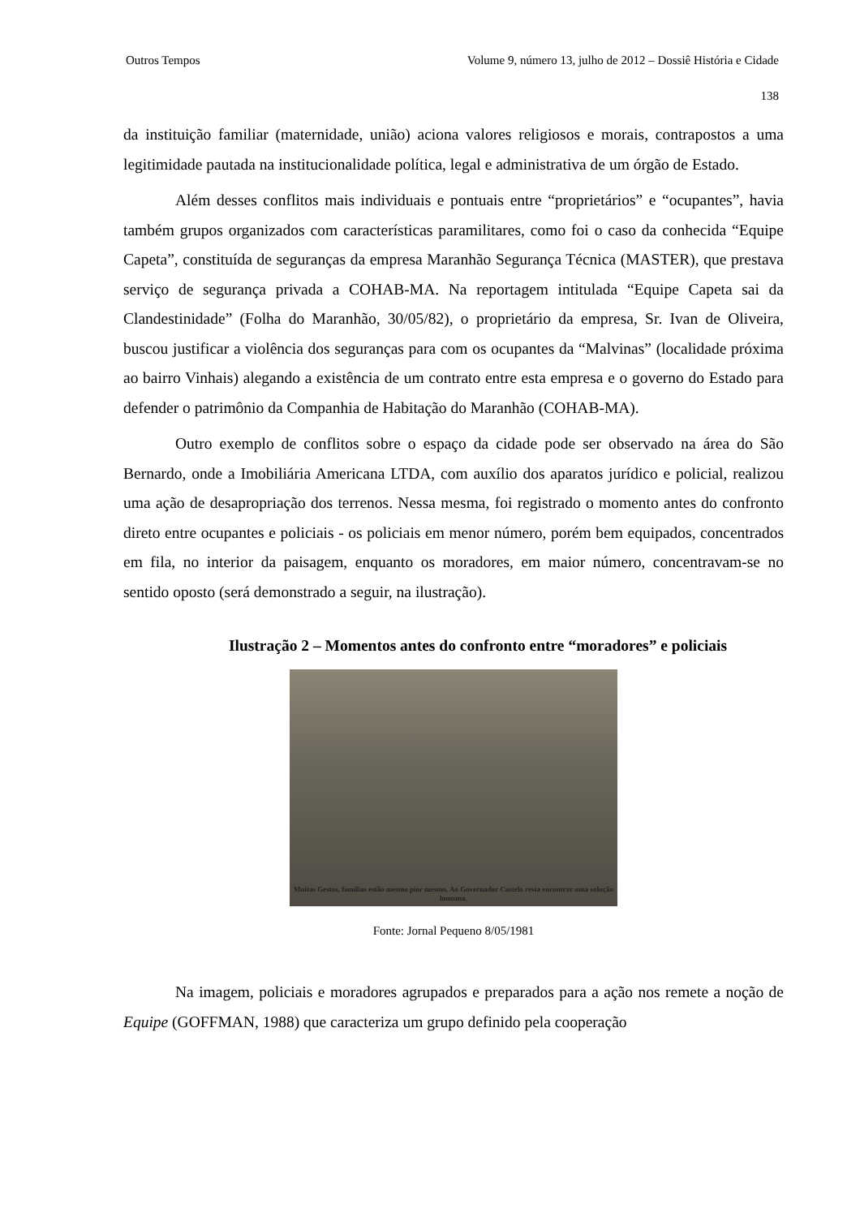Outros Tempos Volume 9, número 13, julho de 2012 – Dossiê História e Cidade
138
da instituição familiar (maternidade, união) aciona valores religiosos e morais, contrapostos a uma legitimidade pautada na institucionalidade política, legal e administrativa de um órgão de Estado.
Além desses conflitos mais individuais e pontuais entre “proprietários” e “ocupantes”, havia também grupos organizados com características paramilitares, como foi o caso da conhecida “Equipe Capeta”, constituída de seguranças da empresa Maranhão Segurança Técnica (MASTER), que prestava serviço de segurança privada a COHAB-MA. Na reportagem intitulada “Equipe Capeta sai da Clandestinidade” (Folha do Maranhão, 30/05/82), o proprietário da empresa, Sr. Ivan de Oliveira, buscou justificar a violência dos seguranças para com os ocupantes da “Malvinas” (localidade próxima ao bairro Vinhais) alegando a existência de um contrato entre esta empresa e o governo do Estado para defender o patrimônio da Companhia de Habitação do Maranhão (COHAB-MA).
Outro exemplo de conflitos sobre o espaço da cidade pode ser observado na área do São Bernardo, onde a Imobiliária Americana LTDA, com auxílio dos aparatos jurídico e policial, realizou uma ação de desapropriação dos terrenos. Nessa mesma, foi registrado o momento antes do confronto direto entre ocupantes e policiais - os policiais em menor número, porém bem equipados, concentrados em fila, no interior da paisagem, enquanto os moradores, em maior número, concentravam-se no sentido oposto (será demonstrado a seguir, na ilustração).
Ilustração 2 – Momentos antes do confronto entre “moradores” e policiais
Muitas Gestos, famílias estão mesmo pior mesmo. Ao Governador Castelo resta encontrar uma solução humana.
Fonte: Jornal Pequeno 8/05/1981
Na imagem, policiais e moradores agrupados e preparados para a ação nos remete a noção de Equipe (GOFFMAN, 1988) que caracteriza um grupo definido pela cooperação